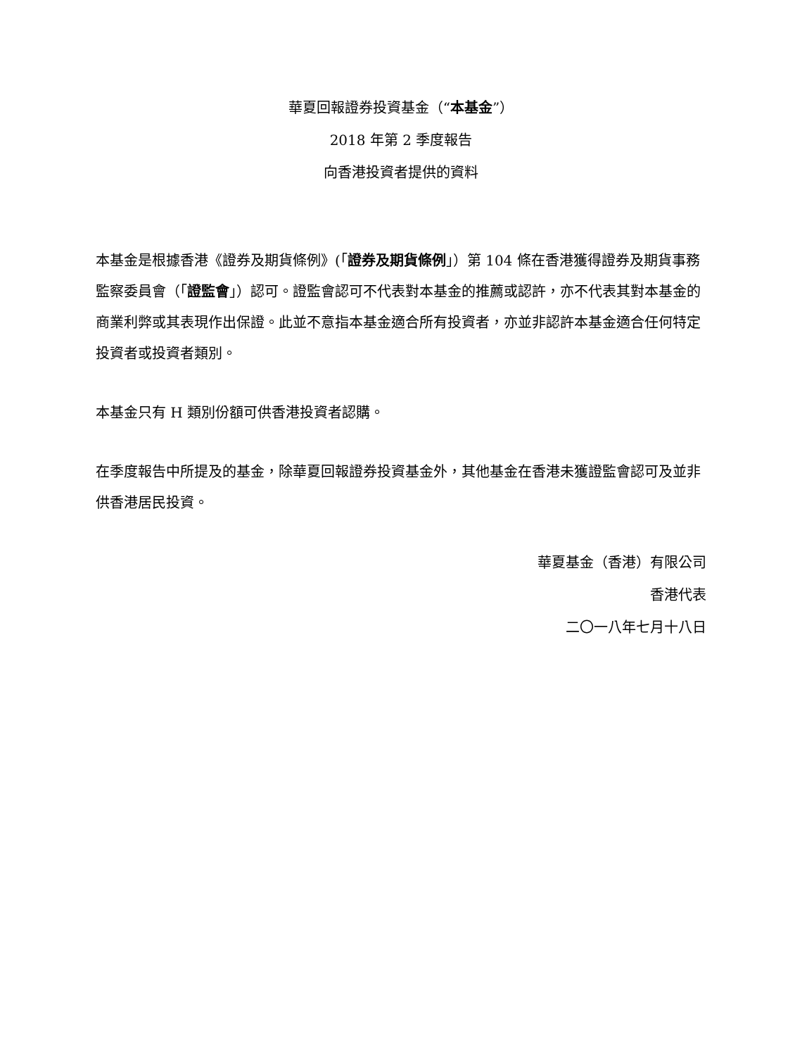華夏回報證券投資基金（“本基金”）
2018 年第 2 季度報告
向香港投資者提供的資料
本基金是根據香港《證券及期貨條例》(「證券及期貨條例」）第 104 條在香港獲得證券及期貨事務監察委員會（「證監會」）認可。證監會認可不代表對本基金的推薦或認許，亦不代表其對本基金的商業利弊或其表現作出保證。此並不意指本基金適合所有投資者，亦並非認許本基金適合任何特定投資者或投資者類別。
本基金只有 H 類別份額可供香港投資者認購。
在季度報告中所提及的基金，除華夏回報證券投資基金外，其他基金在香港未獲證監會認可及並非供香港居民投資。
華夏基金（香港）有限公司
香港代表
二〇一八年七月十八日